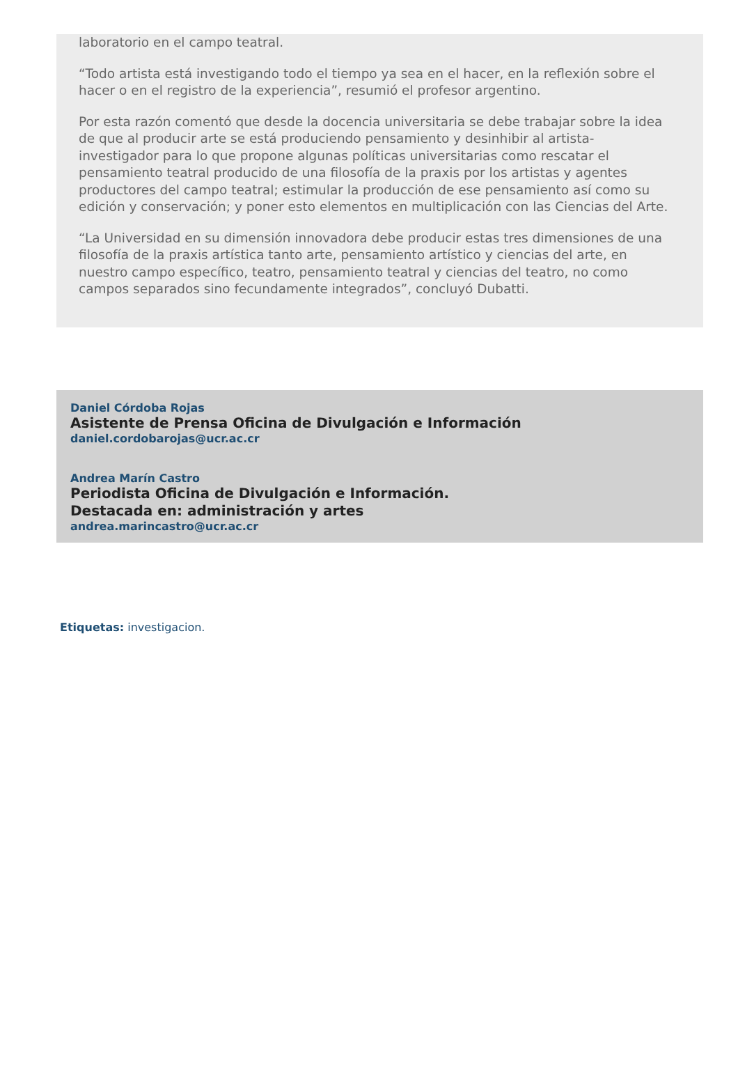laboratorio en el campo teatral.
“Todo artista está investigando todo el tiempo ya sea en el hacer, en la reflexión sobre el hacer o en el registro de la experiencia”, resumió el profesor argentino.
Por esta razón comentó que desde la docencia universitaria se debe trabajar sobre la idea de que al producir arte se está produciendo pensamiento y desinhibir al artista-investigador para lo que propone algunas políticas universitarias como rescatar el pensamiento teatral producido de una filosofía de la praxis por los artistas y agentes productores del campo teatral; estimular la producción de ese pensamiento así como su edición y conservación; y poner esto elementos en multiplicación con las Ciencias del Arte.
“La Universidad en su dimensión innovadora debe producir estas tres dimensiones de una filosofía de la praxis artística tanto arte, pensamiento artístico y ciencias del arte, en nuestro campo específico, teatro, pensamiento teatral y ciencias del teatro, no como campos separados sino fecundamente integrados”, concluyó Dubatti.
Daniel Córdoba Rojas
Asistente de Prensa Oficina de Divulgación e Información
daniel.cordobarojas@ucr.ac.cr
Andrea Marín Castro
Periodista Oficina de Divulgación e Información.
Destacada en: administración y artes
andrea.marincastro@ucr.ac.cr
Etiquetas: investigacion.